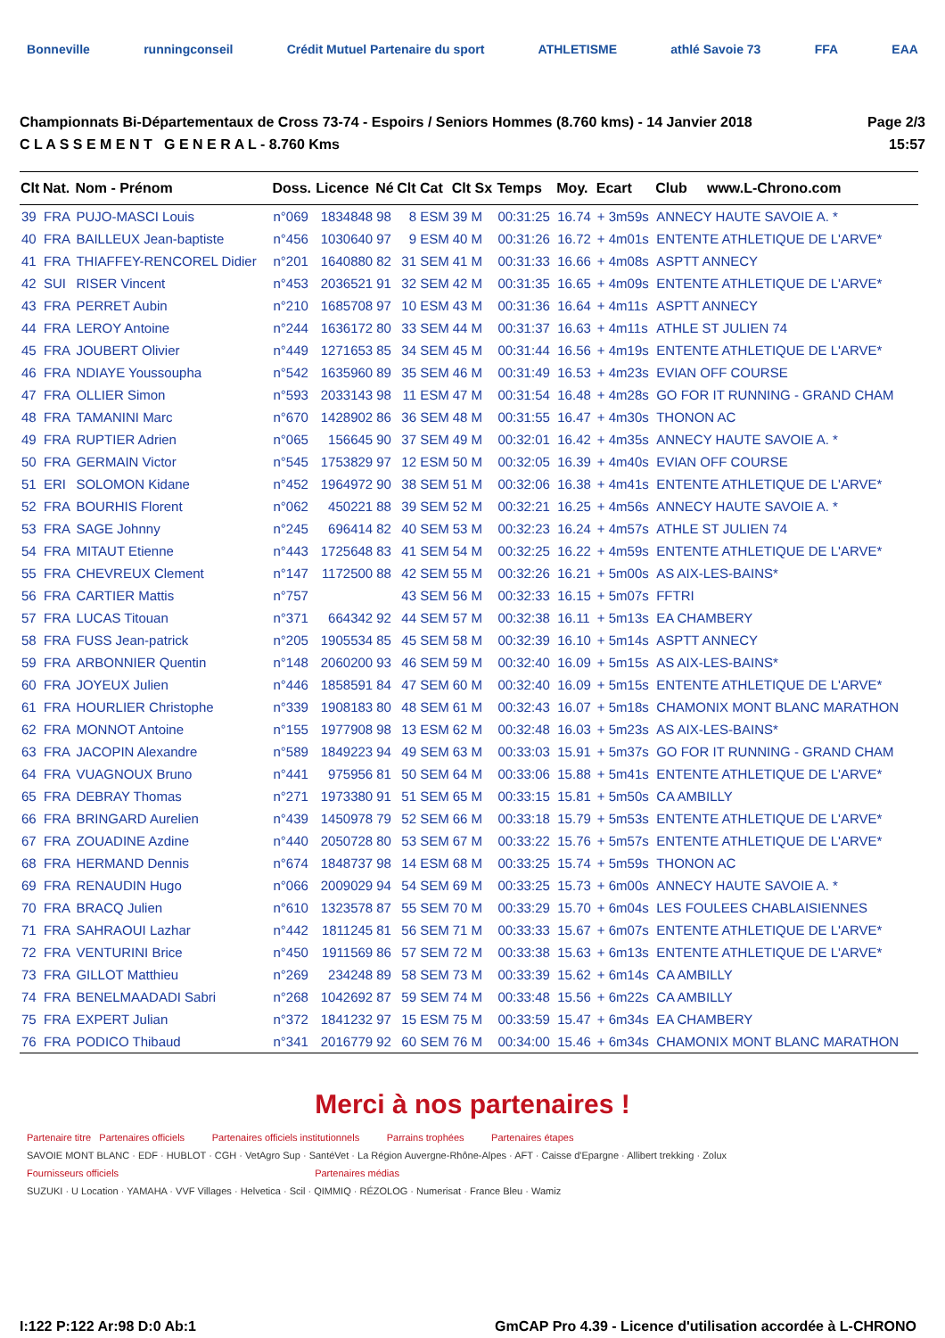Bonneville runningconseil Crédit Mutuel Partenaire du sport ATHLETISME athlé Savoie 73 FFA EAA
Championnats Bi-Départementaux de Cross 73-74 - Espoirs / Seniors Hommes (8.760 kms) - 14 Janvier 2018
C L A S S E M E N T G E N E R A L - 8.760 Kms
Page 2/3
15:57
| Clt | Nat. | Nom - Prénom | Doss. | Licence | Né | Clt Cat | Clt Sx | Temps | Moy. | Ecart | Club www.L-Chrono.com |
| --- | --- | --- | --- | --- | --- | --- | --- | --- | --- | --- | --- |
| 39 | FRA | PUJO-MASCI Louis | n°069 | 1834848 | 98 | 8 ESM | 39 M | 00:31:25 | 16.74 | + 3m59s | ANNECY HAUTE SAVOIE A. * |
| 40 | FRA | BAILLEUX Jean-baptiste | n°456 | 1030640 | 97 | 9 ESM | 40 M | 00:31:26 | 16.72 | + 4m01s | ENTENTE ATHLETIQUE DE L'ARVE* |
| 41 | FRA | THIAFFEY-RENCOREL Didier | n°201 | 1640880 | 82 | 31 SEM | 41 M | 00:31:33 | 16.66 | + 4m08s | ASPTT ANNECY |
| 42 | SUI | RISER Vincent | n°453 | 2036521 | 91 | 32 SEM | 42 M | 00:31:35 | 16.65 | + 4m09s | ENTENTE ATHLETIQUE DE L'ARVE* |
| 43 | FRA | PERRET Aubin | n°210 | 1685708 | 97 | 10 ESM | 43 M | 00:31:36 | 16.64 | + 4m11s | ASPTT ANNECY |
| 44 | FRA | LEROY Antoine | n°244 | 1636172 | 80 | 33 SEM | 44 M | 00:31:37 | 16.63 | + 4m11s | ATHLE ST JULIEN 74 |
| 45 | FRA | JOUBERT Olivier | n°449 | 1271653 | 85 | 34 SEM | 45 M | 00:31:44 | 16.56 | + 4m19s | ENTENTE ATHLETIQUE DE L'ARVE* |
| 46 | FRA | NDIAYE Youssoupha | n°542 | 1635960 | 89 | 35 SEM | 46 M | 00:31:49 | 16.53 | + 4m23s | EVIAN OFF COURSE |
| 47 | FRA | OLLIER Simon | n°593 | 2033143 | 98 | 11 ESM | 47 M | 00:31:54 | 16.48 | + 4m28s | GO FOR IT RUNNING - GRAND CHAM |
| 48 | FRA | TAMANINI Marc | n°670 | 1428902 | 86 | 36 SEM | 48 M | 00:31:55 | 16.47 | + 4m30s | THONON AC |
| 49 | FRA | RUPTIER Adrien | n°065 | 156645 | 90 | 37 SEM | 49 M | 00:32:01 | 16.42 | + 4m35s | ANNECY HAUTE SAVOIE A. * |
| 50 | FRA | GERMAIN Victor | n°545 | 1753829 | 97 | 12 ESM | 50 M | 00:32:05 | 16.39 | + 4m40s | EVIAN OFF COURSE |
| 51 | ERI | SOLOMON Kidane | n°452 | 1964972 | 90 | 38 SEM | 51 M | 00:32:06 | 16.38 | + 4m41s | ENTENTE ATHLETIQUE DE L'ARVE* |
| 52 | FRA | BOURHIS Florent | n°062 | 450221 | 88 | 39 SEM | 52 M | 00:32:21 | 16.25 | + 4m56s | ANNECY HAUTE SAVOIE A. * |
| 53 | FRA | SAGE Johnny | n°245 | 696414 | 82 | 40 SEM | 53 M | 00:32:23 | 16.24 | + 4m57s | ATHLE ST JULIEN 74 |
| 54 | FRA | MITAUT Etienne | n°443 | 1725648 | 83 | 41 SEM | 54 M | 00:32:25 | 16.22 | + 4m59s | ENTENTE ATHLETIQUE DE L'ARVE* |
| 55 | FRA | CHEVREUX Clement | n°147 | 1172500 | 88 | 42 SEM | 55 M | 00:32:26 | 16.21 | + 5m00s | AS AIX-LES-BAINS* |
| 56 | FRA | CARTIER Mattis | n°757 | | | 43 SEM | 56 M | 00:32:33 | 16.15 | + 5m07s | FFTRI |
| 57 | FRA | LUCAS Titouan | n°371 | 664342 | 92 | 44 SEM | 57 M | 00:32:38 | 16.11 | + 5m13s | EA CHAMBERY |
| 58 | FRA | FUSS Jean-patrick | n°205 | 1905534 | 85 | 45 SEM | 58 M | 00:32:39 | 16.10 | + 5m14s | ASPTT ANNECY |
| 59 | FRA | ARBONNIER Quentin | n°148 | 2060200 | 93 | 46 SEM | 59 M | 00:32:40 | 16.09 | + 5m15s | AS AIX-LES-BAINS* |
| 60 | FRA | JOYEUX Julien | n°446 | 1858591 | 84 | 47 SEM | 60 M | 00:32:40 | 16.09 | + 5m15s | ENTENTE ATHLETIQUE DE L'ARVE* |
| 61 | FRA | HOURLIER Christophe | n°339 | 1908183 | 80 | 48 SEM | 61 M | 00:32:43 | 16.07 | + 5m18s | CHAMONIX MONT BLANC MARATHON |
| 62 | FRA | MONNOT Antoine | n°155 | 1977908 | 98 | 13 ESM | 62 M | 00:32:48 | 16.03 | + 5m23s | AS AIX-LES-BAINS* |
| 63 | FRA | JACOPIN Alexandre | n°589 | 1849223 | 94 | 49 SEM | 63 M | 00:33:03 | 15.91 | + 5m37s | GO FOR IT RUNNING - GRAND CHAM |
| 64 | FRA | VUAGNOUX Bruno | n°441 | 975956 | 81 | 50 SEM | 64 M | 00:33:06 | 15.88 | + 5m41s | ENTENTE ATHLETIQUE DE L'ARVE* |
| 65 | FRA | DEBRAY Thomas | n°271 | 1973380 | 91 | 51 SEM | 65 M | 00:33:15 | 15.81 | + 5m50s | CA AMBILLY |
| 66 | FRA | BRINGARD Aurelien | n°439 | 1450978 | 79 | 52 SEM | 66 M | 00:33:18 | 15.79 | + 5m53s | ENTENTE ATHLETIQUE DE L'ARVE* |
| 67 | FRA | ZOUADINE Azdine | n°440 | 2050728 | 80 | 53 SEM | 67 M | 00:33:22 | 15.76 | + 5m57s | ENTENTE ATHLETIQUE DE L'ARVE* |
| 68 | FRA | HERMAND Dennis | n°674 | 1848737 | 98 | 14 ESM | 68 M | 00:33:25 | 15.74 | + 5m59s | THONON AC |
| 69 | FRA | RENAUDIN Hugo | n°066 | 2009029 | 94 | 54 SEM | 69 M | 00:33:25 | 15.73 | + 6m00s | ANNECY HAUTE SAVOIE A. * |
| 70 | FRA | BRACQ Julien | n°610 | 1323578 | 87 | 55 SEM | 70 M | 00:33:29 | 15.70 | + 6m04s | LES FOULEES CHABLAISIENNES |
| 71 | FRA | SAHRAOUI Lazhar | n°442 | 1811245 | 81 | 56 SEM | 71 M | 00:33:33 | 15.67 | + 6m07s | ENTENTE ATHLETIQUE DE L'ARVE* |
| 72 | FRA | VENTURINI Brice | n°450 | 1911569 | 86 | 57 SEM | 72 M | 00:33:38 | 15.63 | + 6m13s | ENTENTE ATHLETIQUE DE L'ARVE* |
| 73 | FRA | GILLOT Matthieu | n°269 | 234248 | 89 | 58 SEM | 73 M | 00:33:39 | 15.62 | + 6m14s | CA AMBILLY |
| 74 | FRA | BENELMAADADI Sabri | n°268 | 1042692 | 87 | 59 SEM | 74 M | 00:33:48 | 15.56 | + 6m22s | CA AMBILLY |
| 75 | FRA | EXPERT Julian | n°372 | 1841232 | 97 | 15 ESM | 75 M | 00:33:59 | 15.47 | + 6m34s | EA CHAMBERY |
| 76 | FRA | PODICO Thibaud | n°341 | 2016779 | 92 | 60 SEM | 76 M | 00:34:00 | 15.46 | + 6m34s | CHAMONIX MONT BLANC MARATHON |
Merci à nos partenaires !
Partenaire titre Partenaires officiels Partenaires officiels institutionnels Parrains trophées Partenaires étapes
SAVOIE MONT BLANC · EDF · HUBLOT · CGH · VetAgro Sup · SantéVet · La Région Auvergne-Rhône-Alpes · AFT · Caisse d'Epargne · Allibert trekking · Zolux
Fournisseurs officiels Partenaires médias
SUZUKI · U Location · YAMAHA · VVF Villages · Helvetica · Scil · QIMMIQ · RÉZOLOG · Numerisat · France Bleu · Wamiz
I:122 P:122 Ar:98 D:0 Ab:1 GmCAP Pro 4.39 - Licence d'utilisation accordée à L-CHRONO